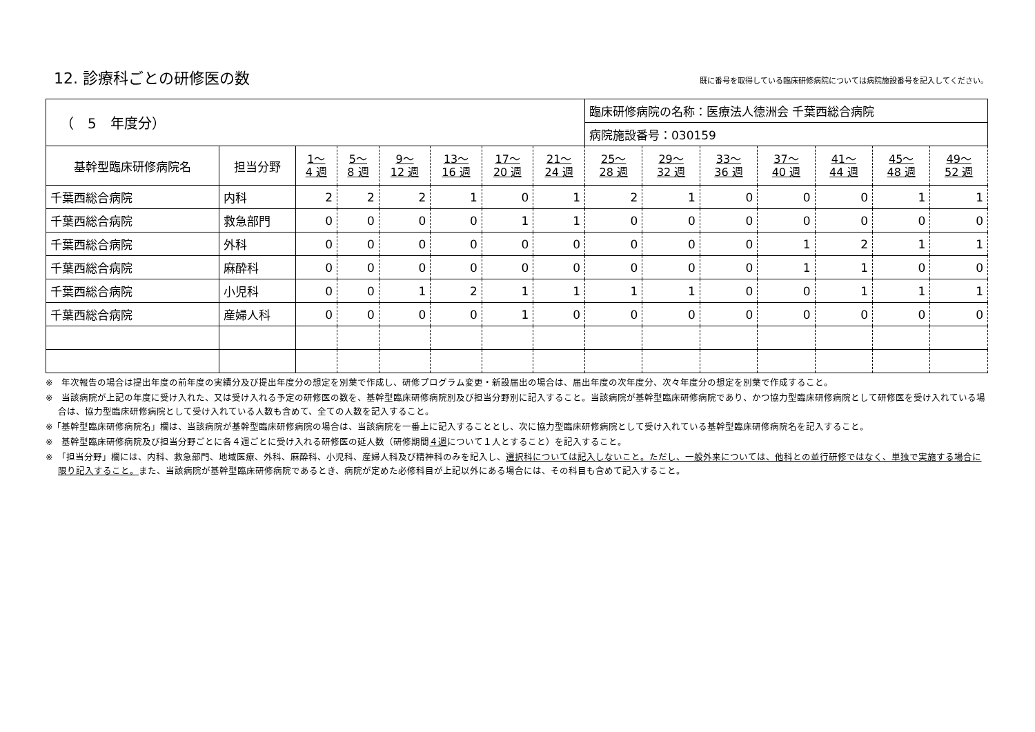12. 診療科ごとの研修医の数
既に番号を取得している臨床研修病院については病院施設番号を記入してください。
| （ 5 年度分） | | | | | | | | 臨床研修病院の名称：医療法人徳洲会 千葉西総合病院 | | | | | | |
| | | | | | | | | 病院施設番号：030159 | | | | | | |
| 基幹型臨床研修病院名 | 担当分野 | 1～ 4 週 | 5～ 8 週 | 9～ 12 週 | 13～ 16 週 | 17～ 20 週 | 21～ 24 週 | 25～ 28 週 | 29～ 32 週 | 33～ 36 週 | 37～ 40 週 | 41～ 44 週 | 45～ 48 週 | 49～ 52 週 |
| 千葉西総合病院 | 内科 | 2 | 2 | 2 | 1 | 0 | 1 | 2 | 1 | 0 | 0 | 0 | 1 | 1 |
| 千葉西総合病院 | 救急部門 | 0 | 0 | 0 | 0 | 1 | 1 | 0 | 0 | 0 | 0 | 0 | 0 | 0 |
| 千葉西総合病院 | 外科 | 0 | 0 | 0 | 0 | 0 | 0 | 0 | 0 | 0 | 1 | 2 | 1 | 1 |
| 千葉西総合病院 | 麻酔科 | 0 | 0 | 0 | 0 | 0 | 0 | 0 | 0 | 0 | 1 | 1 | 0 | 0 |
| 千葉西総合病院 | 小児科 | 0 | 0 | 1 | 2 | 1 | 1 | 1 | 1 | 0 | 0 | 1 | 1 | 1 |
| 千葉西総合病院 | 産婦人科 | 0 | 0 | 0 | 0 | 1 | 0 | 0 | 0 | 0 | 0 | 0 | 0 | 0 |
※　年次報告の場合は提出年度の前年度の実績分及び提出年度分の想定を別葉で作成し、研修プログラム変更・新設届出の場合は、届出年度の次年度分、次々年度分の想定を別葉で作成すること。
※　当該病院が上記の年度に受け入れた、又は受け入れる予定の研修医の数を、基幹型臨床研修病院別及び担当分野別に記入すること。当該病院が基幹型臨床研修病院であり、かつ協力型臨床研修病院として研修医を受け入れている場合は、協力型臨床研修病院として受け入れている人数も含めて、全ての人数を記入すること。
※「基幹型臨床研修病院名」欄は、当該病院が基幹型臨床研修病院の場合は、当該病院を一番上に記入することとし、次に協力型臨床研修病院として受け入れている基幹型臨床研修病院名を記入すること。
※　基幹型臨床研修病院及び担当分野ごとに各４週ごとに受け入れる研修医の延人数（研修期間４週について１人とすること）を記入すること。
※　「担当分野」欄には、内科、救急部門、地域医療、外科、麻酔科、小児科、産婦人科及び精神科のみを記入し、選択科については記入しないこと。ただし、一般外来については、他科との並行研修ではなく、単独で実施する場合に限り記入すること。また、当該病院が基幹型臨床研修病院であるとき、病院が定めた必修科目が上記以外にある場合には、その科目も含めて記入すること。